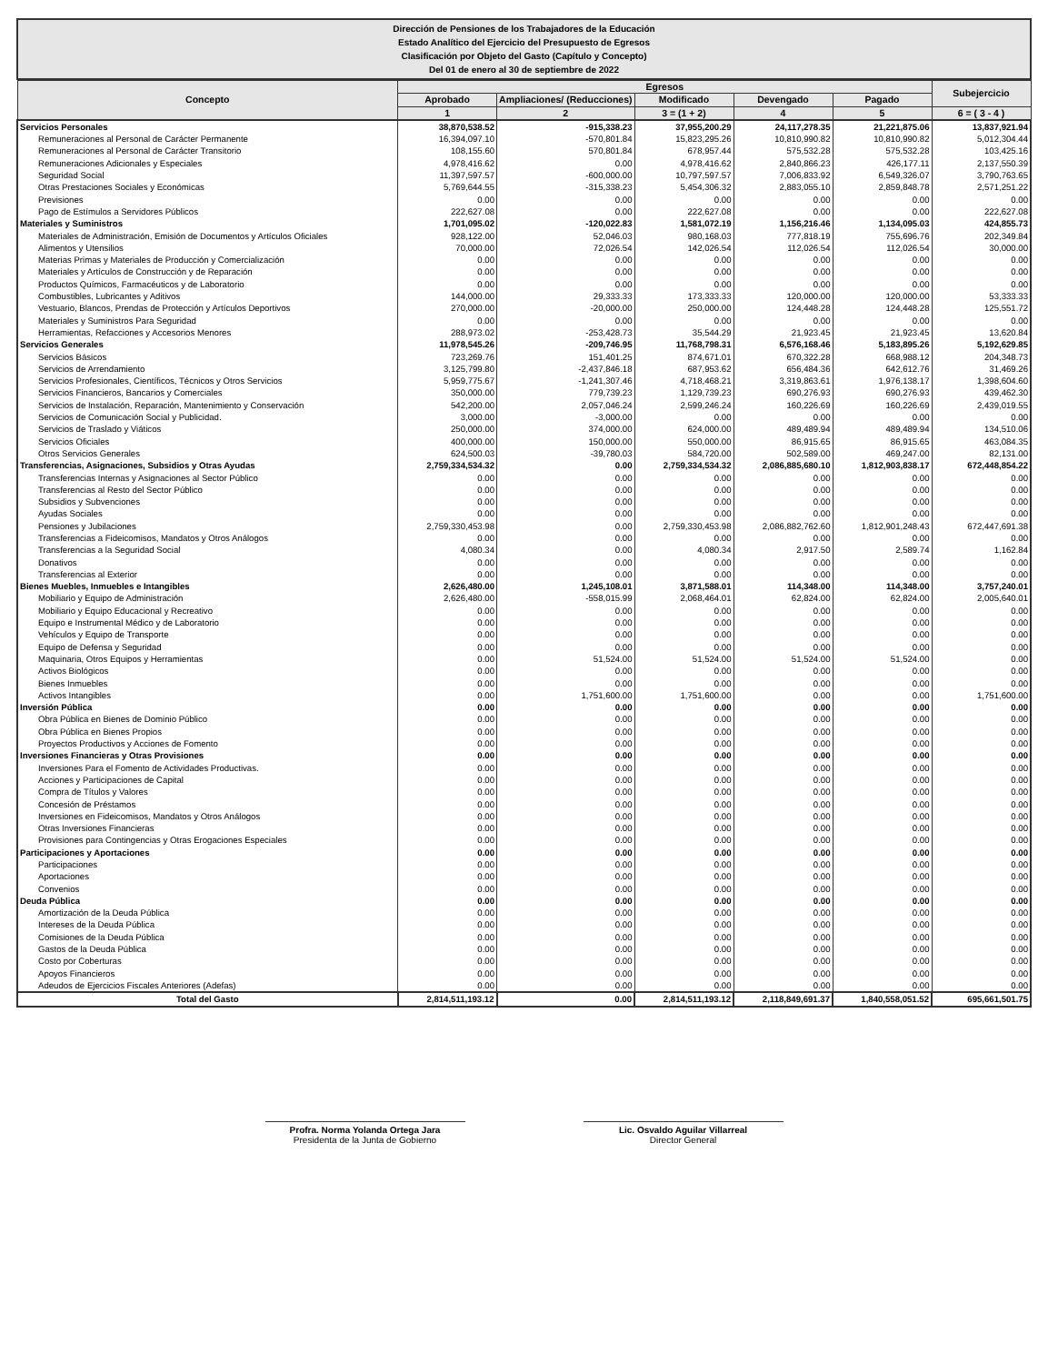Dirección de Pensiones de los Trabajadores de la Educación
Estado Analítico del Ejercicio del Presupuesto de Egresos
Clasificación por Objeto del Gasto (Capítulo y Concepto)
Del 01 de enero al 30 de septiembre de 2022
| Concepto | Egresos | | | | | Subejercicio |
| --- | --- | --- | --- | --- | --- | --- |
| | Aprobado | Ampliaciones/ (Reducciones) | Modificado | Devengado | Pagado | |
| | 1 | 2 | 3 = (1 + 2) | 4 | 5 | 6 = ( 3 - 4 ) |
| Servicios Personales | 38,870,538.52 | -915,338.23 | 37,955,200.29 | 24,117,278.35 | 21,221,875.06 | 13,837,921.94 |
| Remuneraciones al Personal de Carácter Permanente | 16,394,097.10 | -570,801.84 | 15,823,295.26 | 10,810,990.82 | 10,810,990.82 | 5,012,304.44 |
| Remuneraciones al Personal de Carácter Transitorio | 108,155.60 | 570,801.84 | 678,957.44 | 575,532.28 | 575,532.28 | 103,425.16 |
| Remuneraciones Adicionales y Especiales | 4,978,416.62 | 0.00 | 4,978,416.62 | 2,840,866.23 | 426,177.11 | 2,137,550.39 |
| Seguridad Social | 11,397,597.57 | -600,000.00 | 10,797,597.57 | 7,006,833.92 | 6,549,326.07 | 3,790,763.65 |
| Otras Prestaciones Sociales y Económicas | 5,769,644.55 | -315,338.23 | 5,454,306.32 | 2,883,055.10 | 2,859,848.78 | 2,571,251.22 |
| Previsiones | 0.00 | 0.00 | 0.00 | 0.00 | 0.00 | 0.00 |
| Pago de Estímulos a Servidores Públicos | 222,627.08 | 0.00 | 222,627.08 | 0.00 | 0.00 | 222,627.08 |
| Materiales y Suministros | 1,701,095.02 | -120,022.83 | 1,581,072.19 | 1,156,216.46 | 1,134,095.03 | 424,855.73 |
| Materiales de Administración, Emisión de Documentos y Artículos Oficiales | 928,122.00 | 52,046.03 | 980,168.03 | 777,818.19 | 755,696.76 | 202,349.84 |
| Alimentos y Utensilios | 70,000.00 | 72,026.54 | 142,026.54 | 112,026.54 | 112,026.54 | 30,000.00 |
| Materias Primas y Materiales de Producción y Comercialización | 0.00 | 0.00 | 0.00 | 0.00 | 0.00 | 0.00 |
| Materiales y Artículos de Construcción y de Reparación | 0.00 | 0.00 | 0.00 | 0.00 | 0.00 | 0.00 |
| Productos Químicos, Farmacéuticos y de Laboratorio | 0.00 | 0.00 | 0.00 | 0.00 | 0.00 | 0.00 |
| Combustibles, Lubricantes y Aditivos | 144,000.00 | 29,333.33 | 173,333.33 | 120,000.00 | 120,000.00 | 53,333.33 |
| Vestuario, Blancos, Prendas de Protección y Artículos Deportivos | 270,000.00 | -20,000.00 | 250,000.00 | 124,448.28 | 124,448.28 | 125,551.72 |
| Materiales y Suministros Para Seguridad | 0.00 | 0.00 | 0.00 | 0.00 | 0.00 | 0.00 |
| Herramientas, Refacciones y Accesorios Menores | 288,973.02 | -253,428.73 | 35,544.29 | 21,923.45 | 21,923.45 | 13,620.84 |
| Servicios Generales | 11,978,545.26 | -209,746.95 | 11,768,798.31 | 6,576,168.46 | 5,183,895.26 | 5,192,629.85 |
| Servicios Básicos | 723,269.76 | 151,401.25 | 874,671.01 | 670,322.28 | 668,988.12 | 204,348.73 |
| Servicios de Arrendamiento | 3,125,799.80 | -2,437,846.18 | 687,953.62 | 656,484.36 | 642,612.76 | 31,469.26 |
| Servicios Profesionales, Científicos, Técnicos y Otros Servicios | 5,959,775.67 | -1,241,307.46 | 4,718,468.21 | 3,319,863.61 | 1,976,138.17 | 1,398,604.60 |
| Servicios Financieros, Bancarios y Comerciales | 350,000.00 | 779,739.23 | 1,129,739.23 | 690,276.93 | 690,276.93 | 439,462.30 |
| Servicios de Instalación, Reparación, Mantenimiento y Conservación | 542,200.00 | 2,057,046.24 | 2,599,246.24 | 160,226.69 | 160,226.69 | 2,439,019.55 |
| Servicios de Comunicación Social y Publicidad. | 3,000.00 | -3,000.00 | 0.00 | 0.00 | 0.00 | 0.00 |
| Servicios de Traslado y Viáticos | 250,000.00 | 374,000.00 | 624,000.00 | 489,489.94 | 489,489.94 | 134,510.06 |
| Servicios Oficiales | 400,000.00 | 150,000.00 | 550,000.00 | 86,915.65 | 86,915.65 | 463,084.35 |
| Otros Servicios Generales | 624,500.03 | -39,780.03 | 584,720.00 | 502,589.00 | 469,247.00 | 82,131.00 |
| Transferencias, Asignaciones, Subsidios y Otras Ayudas | 2,759,334,534.32 | 0.00 | 2,759,334,534.32 | 2,086,885,680.10 | 1,812,903,838.17 | 672,448,854.22 |
| Transferencias Internas y Asignaciones al Sector Público | 0.00 | 0.00 | 0.00 | 0.00 | 0.00 | 0.00 |
| Transferencias al Resto del Sector Público | 0.00 | 0.00 | 0.00 | 0.00 | 0.00 | 0.00 |
| Subsidios y Subvenciones | 0.00 | 0.00 | 0.00 | 0.00 | 0.00 | 0.00 |
| Ayudas Sociales | 0.00 | 0.00 | 0.00 | 0.00 | 0.00 | 0.00 |
| Pensiones y Jubilaciones | 2,759,330,453.98 | 0.00 | 2,759,330,453.98 | 2,086,882,762.60 | 1,812,901,248.43 | 672,447,691.38 |
| Transferencias a Fideicomisos, Mandatos y Otros Análogos | 0.00 | 0.00 | 0.00 | 0.00 | 0.00 | 0.00 |
| Transferencias a la Seguridad Social | 4,080.34 | 0.00 | 4,080.34 | 2,917.50 | 2,589.74 | 1,162.84 |
| Donativos | 0.00 | 0.00 | 0.00 | 0.00 | 0.00 | 0.00 |
| Transferencias al Exterior | 0.00 | 0.00 | 0.00 | 0.00 | 0.00 | 0.00 |
| Bienes Muebles, Inmuebles e Intangibles | 2,626,480.00 | 1,245,108.01 | 3,871,588.01 | 114,348.00 | 114,348.00 | 3,757,240.01 |
| Mobiliario y Equipo de Administración | 2,626,480.00 | -558,015.99 | 2,068,464.01 | 62,824.00 | 62,824.00 | 2,005,640.01 |
| Mobiliario y Equipo Educacional y Recreativo | 0.00 | 0.00 | 0.00 | 0.00 | 0.00 | 0.00 |
| Equipo e Instrumental Médico y de Laboratorio | 0.00 | 0.00 | 0.00 | 0.00 | 0.00 | 0.00 |
| Vehículos y Equipo de Transporte | 0.00 | 0.00 | 0.00 | 0.00 | 0.00 | 0.00 |
| Equipo de Defensa y Seguridad | 0.00 | 0.00 | 0.00 | 0.00 | 0.00 | 0.00 |
| Maquinaria, Otros Equipos y Herramientas | 0.00 | 51,524.00 | 51,524.00 | 51,524.00 | 51,524.00 | 0.00 |
| Activos Biológicos | 0.00 | 0.00 | 0.00 | 0.00 | 0.00 | 0.00 |
| Bienes Inmuebles | 0.00 | 0.00 | 0.00 | 0.00 | 0.00 | 0.00 |
| Activos Intangibles | 0.00 | 1,751,600.00 | 1,751,600.00 | 0.00 | 0.00 | 1,751,600.00 |
| Inversión Pública | 0.00 | 0.00 | 0.00 | 0.00 | 0.00 | 0.00 |
| Obra Pública en Bienes de Dominio Público | 0.00 | 0.00 | 0.00 | 0.00 | 0.00 | 0.00 |
| Obra Pública en Bienes Propios | 0.00 | 0.00 | 0.00 | 0.00 | 0.00 | 0.00 |
| Proyectos Productivos y Acciones de Fomento | 0.00 | 0.00 | 0.00 | 0.00 | 0.00 | 0.00 |
| Inversiones Financieras y Otras Provisiones | 0.00 | 0.00 | 0.00 | 0.00 | 0.00 | 0.00 |
| Inversiones Para el Fomento de Actividades Productivas. | 0.00 | 0.00 | 0.00 | 0.00 | 0.00 | 0.00 |
| Acciones y Participaciones de Capital | 0.00 | 0.00 | 0.00 | 0.00 | 0.00 | 0.00 |
| Compra de Títulos y Valores | 0.00 | 0.00 | 0.00 | 0.00 | 0.00 | 0.00 |
| Concesión de Préstamos | 0.00 | 0.00 | 0.00 | 0.00 | 0.00 | 0.00 |
| Inversiones en Fideicomisos, Mandatos y Otros Análogos | 0.00 | 0.00 | 0.00 | 0.00 | 0.00 | 0.00 |
| Otras Inversiones Financieras | 0.00 | 0.00 | 0.00 | 0.00 | 0.00 | 0.00 |
| Provisiones para Contingencias y Otras Erogaciones Especiales | 0.00 | 0.00 | 0.00 | 0.00 | 0.00 | 0.00 |
| Participaciones y Aportaciones | 0.00 | 0.00 | 0.00 | 0.00 | 0.00 | 0.00 |
| Participaciones | 0.00 | 0.00 | 0.00 | 0.00 | 0.00 | 0.00 |
| Aportaciones | 0.00 | 0.00 | 0.00 | 0.00 | 0.00 | 0.00 |
| Convenios | 0.00 | 0.00 | 0.00 | 0.00 | 0.00 | 0.00 |
| Deuda Pública | 0.00 | 0.00 | 0.00 | 0.00 | 0.00 | 0.00 |
| Amortización de la Deuda Pública | 0.00 | 0.00 | 0.00 | 0.00 | 0.00 | 0.00 |
| Intereses de la Deuda Pública | 0.00 | 0.00 | 0.00 | 0.00 | 0.00 | 0.00 |
| Comisiones de la Deuda Pública | 0.00 | 0.00 | 0.00 | 0.00 | 0.00 | 0.00 |
| Gastos de la Deuda Pública | 0.00 | 0.00 | 0.00 | 0.00 | 0.00 | 0.00 |
| Costo por Coberturas | 0.00 | 0.00 | 0.00 | 0.00 | 0.00 | 0.00 |
| Apoyos Financieros | 0.00 | 0.00 | 0.00 | 0.00 | 0.00 | 0.00 |
| Adeudos de Ejercicios Fiscales Anteriores (Adefas) | 0.00 | 0.00 | 0.00 | 0.00 | 0.00 | 0.00 |
| Total del Gasto | 2,814,511,193.12 | 0.00 | 2,814,511,193.12 | 2,118,849,691.37 | 1,840,558,051.52 | 695,661,501.75 |
Profra. Norma Yolanda Ortega Jara
Presidenta de la Junta de Gobierno
Lic. Osvaldo Aguilar Villarreal
Director General